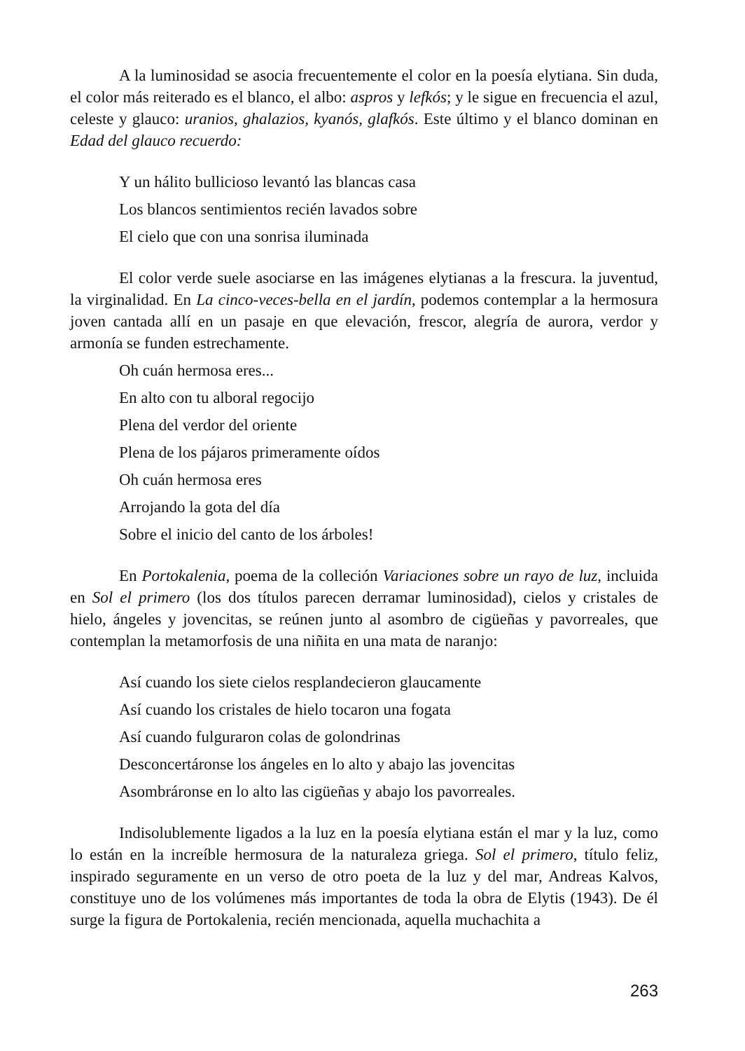A la luminosidad se asocia frecuentemente el color en la poesía elytiana. Sin duda, el color más reiterado es el blanco, el albo: aspros y lefkós; y le sigue en frecuencia el azul, celeste y glauco: uranios, ghalazios, kyanós, glafkós. Este último y el blanco dominan en Edad del glauco recuerdo:
Y un hálito bullicioso levantó las blancas casa
Los blancos sentimientos recién lavados sobre
El cielo que con una sonrisa iluminada
El color verde suele asociarse en las imágenes elytianas a la frescura. la juventud, la virginalidad. En La cinco-veces-bella en el jardín, podemos contemplar a la hermosura joven cantada allí en un pasaje en que elevación, frescor, alegría de aurora, verdor y armonía se funden estrechamente.
Oh cuán hermosa eres...
En alto con tu alboral regocijo
Plena del verdor del oriente
Plena de los pájaros primeramente oídos
Oh cuán hermosa eres
Arrojando la gota del día
Sobre el inicio del canto de los árboles!
En Portokalenia, poema de la colleción Variaciones sobre un rayo de luz, incluida en Sol el primero (los dos títulos parecen derramar luminosidad), cielos y cristales de hielo, ángeles y jovencitas, se reúnen junto al asombro de cigüeñas y pavorreales, que contemplan la metamorfosis de una niñita en una mata de naranjo:
Así cuando los siete cielos resplandecieron glaucamente
Así cuando los cristales de hielo tocaron una fogata
Así cuando fulguraron colas de golondrinas
Desconcertáronse los ángeles en lo alto y abajo las jovencitas
Asombráronse en lo alto las cigüeñas y abajo los pavorreales.
Indisolublemente ligados a la luz en la poesía elytiana están el mar y la luz, como lo están en la increíble hermosura de la naturaleza griega. Sol el primero, título feliz, inspirado seguramente en un verso de otro poeta de la luz y del mar, Andreas Kalvos, constituye uno de los volúmenes más importantes de toda la obra de Elytis (1943). De él surge la figura de Portokalenia, recién mencionada, aquella muchachita a
263